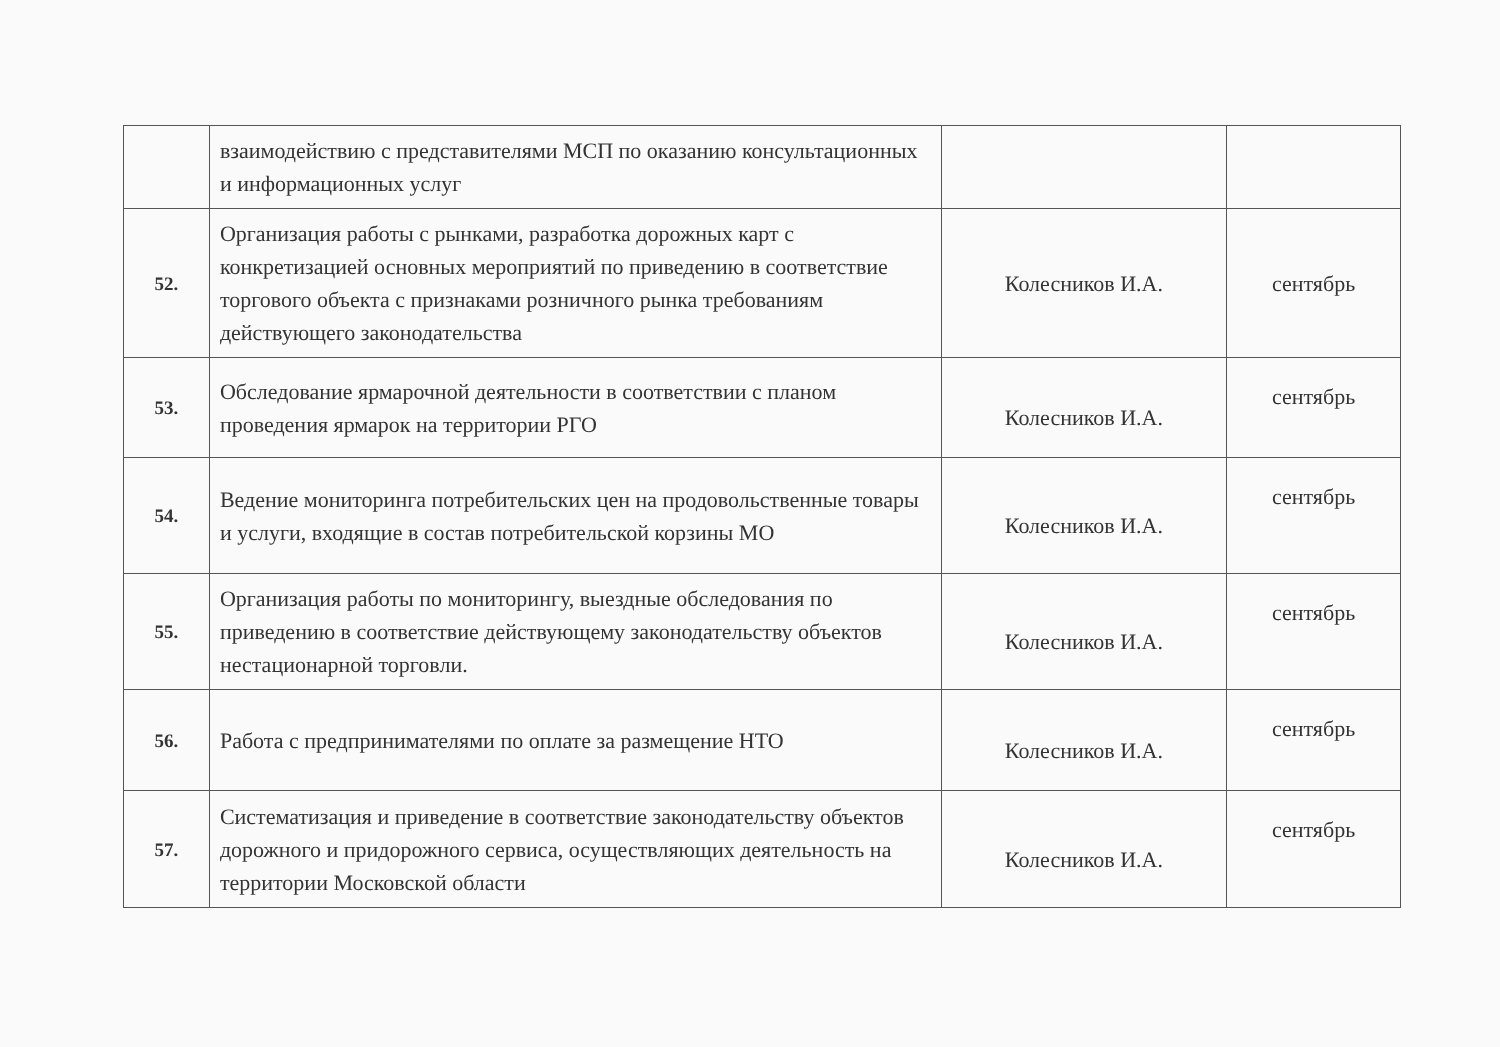| | взаимодействию с представителями МСП по оказанию консультационных и информационных услуг | | |
| 52. | Организация работы с рынками, разработка дорожных карт с конкретизацией основных мероприятий по приведению в соответствие торгового объекта с признаками розничного рынка требованиям действующего законодательства | Колесников И.А. | сентябрь |
| 53. | Обследование ярмарочной деятельности в соответствии с планом проведения ярмарок на территории РГО | Колесников И.А. | сентябрь |
| 54. | Ведение мониторинга потребительских цен на продовольственные товары и услуги, входящие в состав потребительской корзины МО | Колесников И.А. | сентябрь |
| 55. | Организация работы по мониторингу, выездные обследования по приведению в соответствие действующему законодательству объектов нестационарной торговли. | Колесников И.А. | сентябрь |
| 56. | Работа с предпринимателями по оплате за размещение НТО | Колесников И.А. | сентябрь |
| 57. | Систематизация и приведение в соответствие законодательству объектов дорожного и придорожного сервиса, осуществляющих деятельность на территории Московской области | Колесников И.А. | сентябрь |